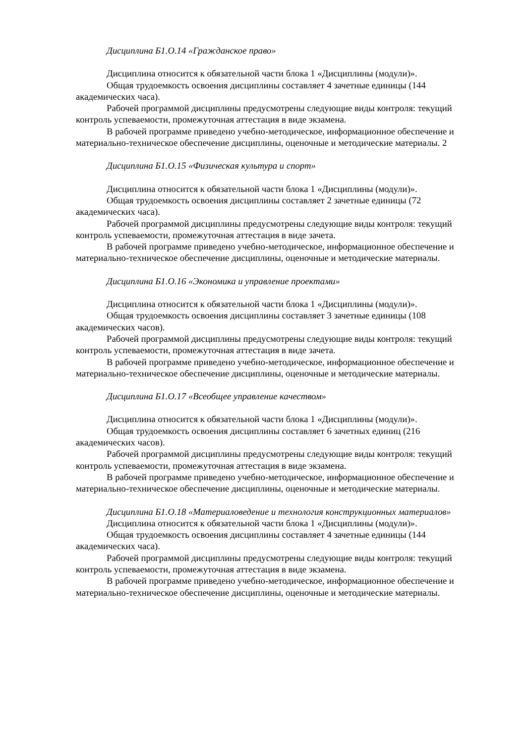Дисциплина Б1.О.14 «Гражданское право»
Дисциплина относится к обязательной части блока 1 «Дисциплины (модули)».
Общая трудоемкость освоения дисциплины составляет 4 зачетные единицы (144 академических часа).
Рабочей программой дисциплины предусмотрены следующие виды контроля: текущий контроль успеваемости, промежуточная аттестация в виде экзамена.
В рабочей программе приведено учебно-методическое, информационное обеспечение и материально-техническое обеспечение дисциплины, оценочные и методические материалы. 2
Дисциплина Б1.О.15 «Физическая культура и спорт»
Дисциплина относится к обязательной части блока 1 «Дисциплины (модули)».
Общая трудоемкость освоения дисциплины составляет 2 зачетные единицы (72 академических часа).
Рабочей программой дисциплины предусмотрены следующие виды контроля: текущий контроль успеваемости, промежуточная аттестация в виде зачета.
В рабочей программе приведено учебно-методическое, информационное обеспечение и материально-техническое обеспечение дисциплины, оценочные и методические материалы.
Дисциплина Б1.О.16 «Экономика и управление проектами»
Дисциплина относится к обязательной части блока 1 «Дисциплины (модули)».
Общая трудоемкость освоения дисциплины составляет 3 зачетные единицы (108 академических часов).
Рабочей программой дисциплины предусмотрены следующие виды контроля: текущий контроль успеваемости, промежуточная аттестация в виде зачета.
В рабочей программе приведено учебно-методическое, информационное обеспечение и материально-техническое обеспечение дисциплины, оценочные и методические материалы.
Дисциплина Б1.О.17 «Всеобщее управление качеством»
Дисциплина относится к обязательной части блока 1 «Дисциплины (модули)».
Общая трудоемкость освоения дисциплины составляет 6 зачетных единиц (216 академических часов).
Рабочей программой дисциплины предусмотрены следующие виды контроля: текущий контроль успеваемости, промежуточная аттестация в виде экзамена.
В рабочей программе приведено учебно-методическое, информационное обеспечение и материально-техническое обеспечение дисциплины, оценочные и методические материалы.
Дисциплина Б1.О.18 «Материаловедение и технология конструкционных материалов»
Дисциплина относится к обязательной части блока 1 «Дисциплины (модули)».
Общая трудоемкость освоения дисциплины составляет 4 зачетные единицы (144 академических часа).
Рабочей программой дисциплины предусмотрены следующие виды контроля: текущий контроль успеваемости, промежуточная аттестация в виде экзамена.
В рабочей программе приведено учебно-методическое, информационное обеспечение и материально-техническое обеспечение дисциплины, оценочные и методические материалы.